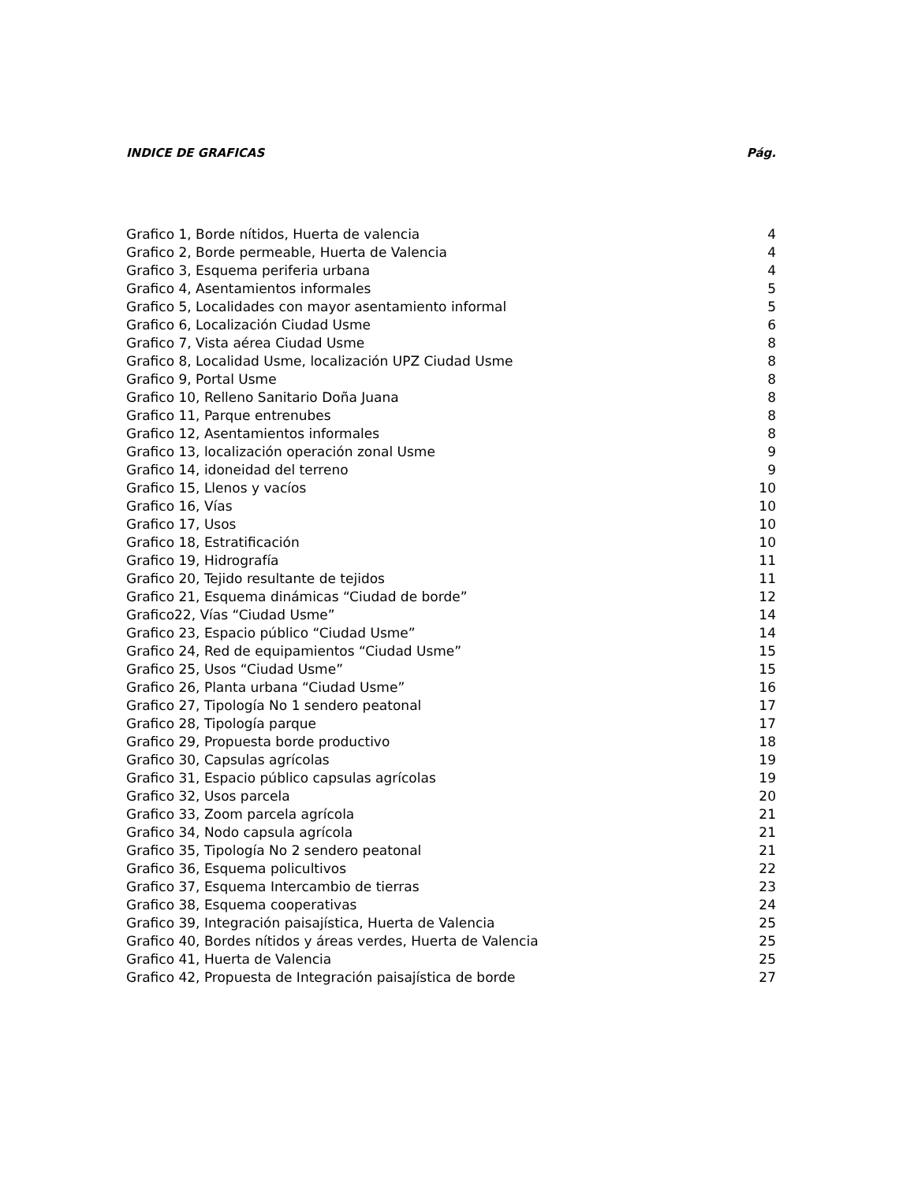INDICE DE GRAFICAS Pág.
Grafico 1, Borde nítidos, Huerta de valencia 4
Grafico 2, Borde permeable, Huerta de Valencia 4
Grafico 3, Esquema periferia urbana 4
Grafico 4, Asentamientos informales 5
Grafico 5, Localidades con mayor asentamiento informal 5
Grafico 6, Localización Ciudad Usme 6
Grafico 7, Vista aérea Ciudad Usme 8
Grafico 8, Localidad Usme, localización UPZ Ciudad Usme 8
Grafico 9, Portal Usme 8
Grafico 10, Relleno Sanitario Doña Juana 8
Grafico 11, Parque entrenubes 8
Grafico 12, Asentamientos informales 8
Grafico 13, localización operación zonal Usme 9
Grafico 14, idoneidad del terreno 9
Grafico 15, Llenos y vacíos 10
Grafico 16, Vías 10
Grafico 17, Usos 10
Grafico 18, Estratificación 10
Grafico 19, Hidrografía 11
Grafico 20, Tejido resultante de tejidos 11
Grafico 21, Esquema dinámicas “Ciudad de borde” 12
Grafico22, Vías “Ciudad Usme” 14
Grafico 23, Espacio público “Ciudad Usme” 14
Grafico 24, Red de equipamientos “Ciudad Usme” 15
Grafico 25, Usos “Ciudad Usme” 15
Grafico 26, Planta urbana “Ciudad Usme” 16
Grafico 27, Tipología No 1 sendero peatonal 17
Grafico 28, Tipología parque 17
Grafico 29, Propuesta borde productivo 18
Grafico 30, Capsulas agrícolas 19
Grafico 31, Espacio público capsulas agrícolas 19
Grafico 32, Usos parcela 20
Grafico 33, Zoom parcela agrícola 21
Grafico 34, Nodo capsula agrícola 21
Grafico 35, Tipología No 2 sendero peatonal 21
Grafico 36, Esquema policultivos 22
Grafico 37, Esquema Intercambio de tierras 23
Grafico 38, Esquema cooperativas 24
Grafico 39, Integración paisajística, Huerta de Valencia 25
Grafico 40, Bordes nítidos y áreas verdes, Huerta de Valencia 25
Grafico 41, Huerta de Valencia 25
Grafico 42, Propuesta de Integración paisajística de borde 27